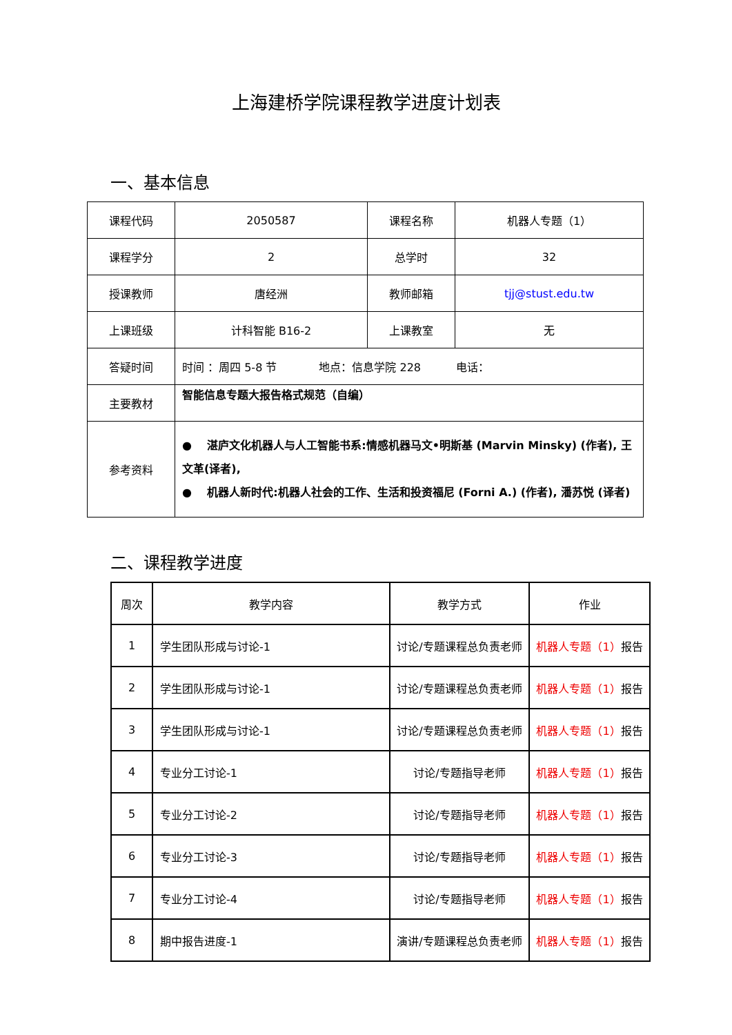上海建桥学院课程教学进度计划表
一、基本信息
| 课程代码 | 2050587 | 课程名称 | 机器人专题（1） |
| 课程学分 | 2 | 总学时 | 32 |
| 授课教师 | 唐经洲 | 教师邮箱 | tjj@stust.edu.tw |
| 上课班级 | 计科智能 B16-2 | 上课教室 | 无 |
| 答疑时间 | 时间 ：周四 5-8 节 地点：信息学院 228 电话： | | |
| 主要教材 | 智能信息专题大报告格式规范（自编） | | |
| 参考资料 | ● 湛庐文化机器人与人工智能书系:情感机器马文•明斯基 (Marvin Minsky) (作者), 王文革(译者), ● 机器人新时代:机器人社会的工作、生活和投资福尼 (Forni A.) (作者), 潘苏悦 (译者) | | |
二、课程教学进度
| 周次 | 教学内容 | 教学方式 | 作业 |
| --- | --- | --- | --- |
| 1 | 学生团队形成与讨论-1 | 讨论/专题课程总负责老师 | 机器人专题（1） 报告 |
| 2 | 学生团队形成与讨论-1 | 讨论/专题课程总负责老师 | 机器人专题（1） 报告 |
| 3 | 学生团队形成与讨论-1 | 讨论/专题课程总负责老师 | 机器人专题（1） 报告 |
| 4 | 专业分工讨论-1 | 讨论/专题指导老师 | 机器人专题（1） 报告 |
| 5 | 专业分工讨论-2 | 讨论/专题指导老师 | 机器人专题（1） 报告 |
| 6 | 专业分工讨论-3 | 讨论/专题指导老师 | 机器人专题（1） 报告 |
| 7 | 专业分工讨论-4 | 讨论/专题指导老师 | 机器人专题（1） 报告 |
| 8 | 期中报告进度-1 | 演讲/专题课程总负责老师 | 机器人专题（1） 报告 |